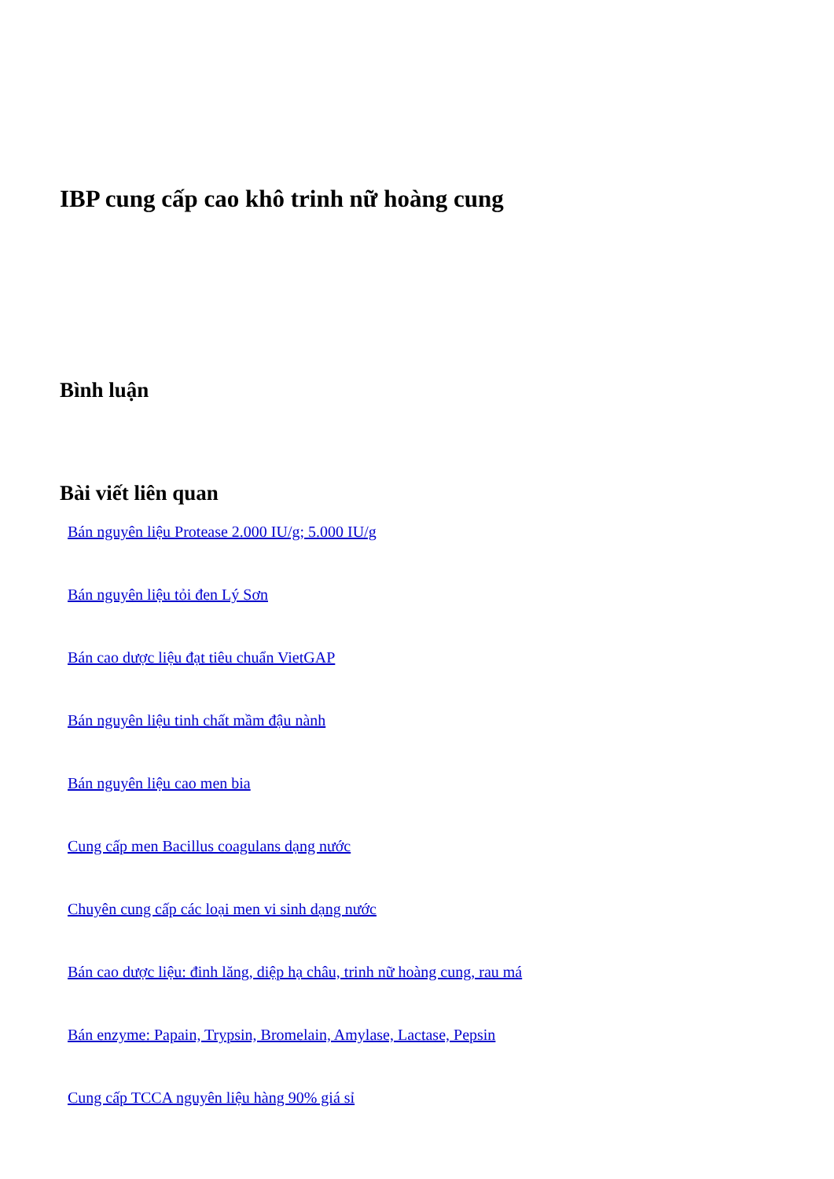IBP cung cấp cao khô trinh nữ hoàng cung
Bình luận
Bài viết liên quan
Bán nguyên liệu Protease 2.000 IU/g; 5.000 IU/g
Bán nguyên liệu tỏi đen Lý Sơn
Bán cao dược liệu đạt tiêu chuẩn VietGAP
Bán nguyên liệu tinh chất mầm đậu nành
Bán nguyên liệu cao men bia
Cung cấp men Bacillus coagulans dạng nước
Chuyên cung cấp các loại men vi sinh dạng nước
Bán cao dược liệu: đinh lăng, diệp hạ châu, trinh nữ hoàng cung, rau má
Bán enzyme: Papain, Trypsin, Bromelain, Amylase, Lactase, Pepsin
Cung cấp TCCA nguyên liệu hàng 90% giá sỉ